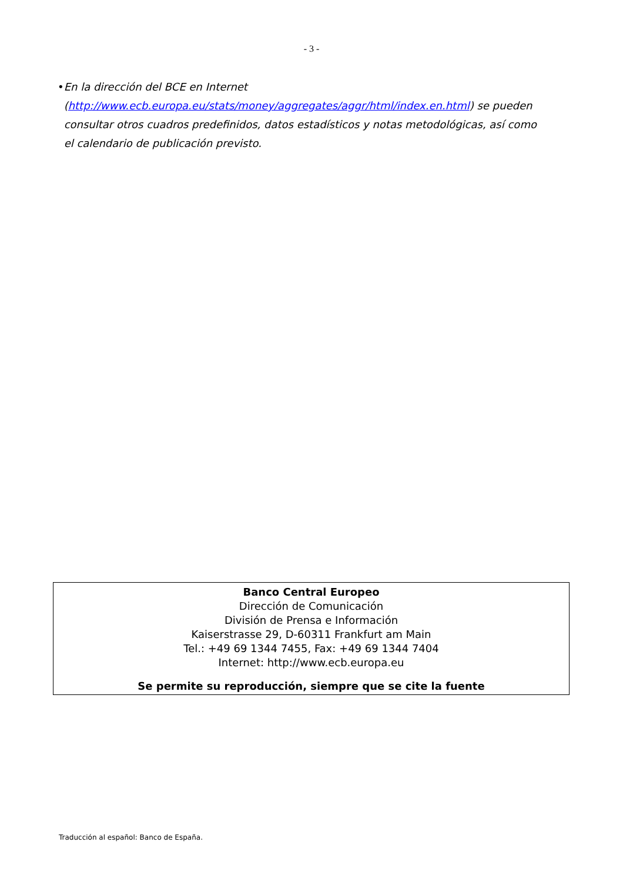- 3 -
• En la dirección del BCE en Internet (http://www.ecb.europa.eu/stats/money/aggregates/aggr/html/index.en.html) se pueden consultar otros cuadros predefinidos, datos estadísticos y notas metodológicas, así como el calendario de publicación previsto.
Banco Central Europeo
Dirección de Comunicación
División de Prensa e Información
Kaiserstrasse 29, D-60311 Frankfurt am Main
Tel.: +49 69 1344 7455, Fax: +49 69 1344 7404
Internet: http://www.ecb.europa.eu
Se permite su reproducción, siempre que se cite la fuente
Traducción al español: Banco de España.